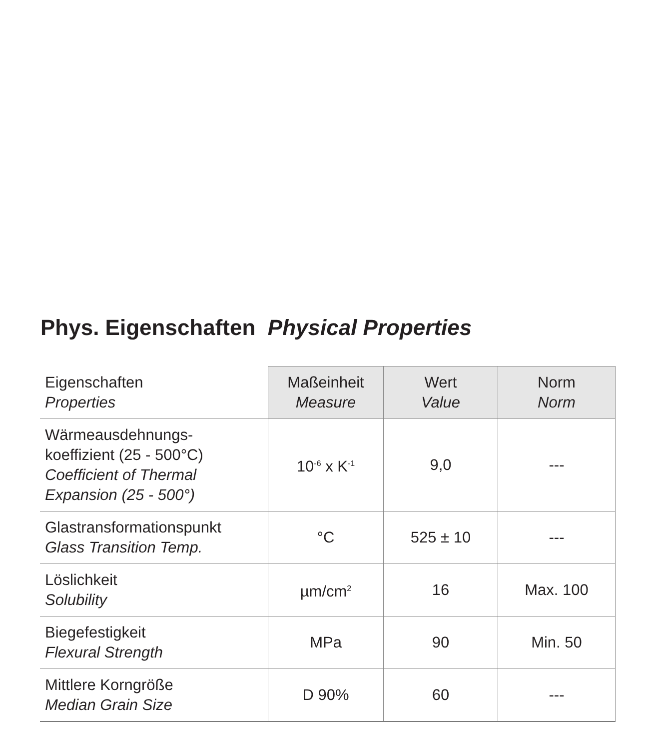Phys. Eigenschaften Physical Properties
| Eigenschaften Properties | Maßeinheit Measure | Wert Value | Norm Norm |
| --- | --- | --- | --- |
| Wärmeausdehnungs- koeffizient (25 - 500°C) Coefficient of Thermal Expansion (25 - 500°) | 10<sup>-6</sup> x K<sup>-1</sup> | 9,0 | --- |
| Glastransformationspunkt Glass Transition Temp. | °C | 525 ± 10 | --- |
| Löslichkeit Solubility | µm/cm<sup>2</sup> | 16 | Max. 100 |
| Biegefestigkeit Flexural Strength | MPa | 90 | Min. 50 |
| Mittlere Korngröße Median Grain Size | D 90% | 60 | --- |